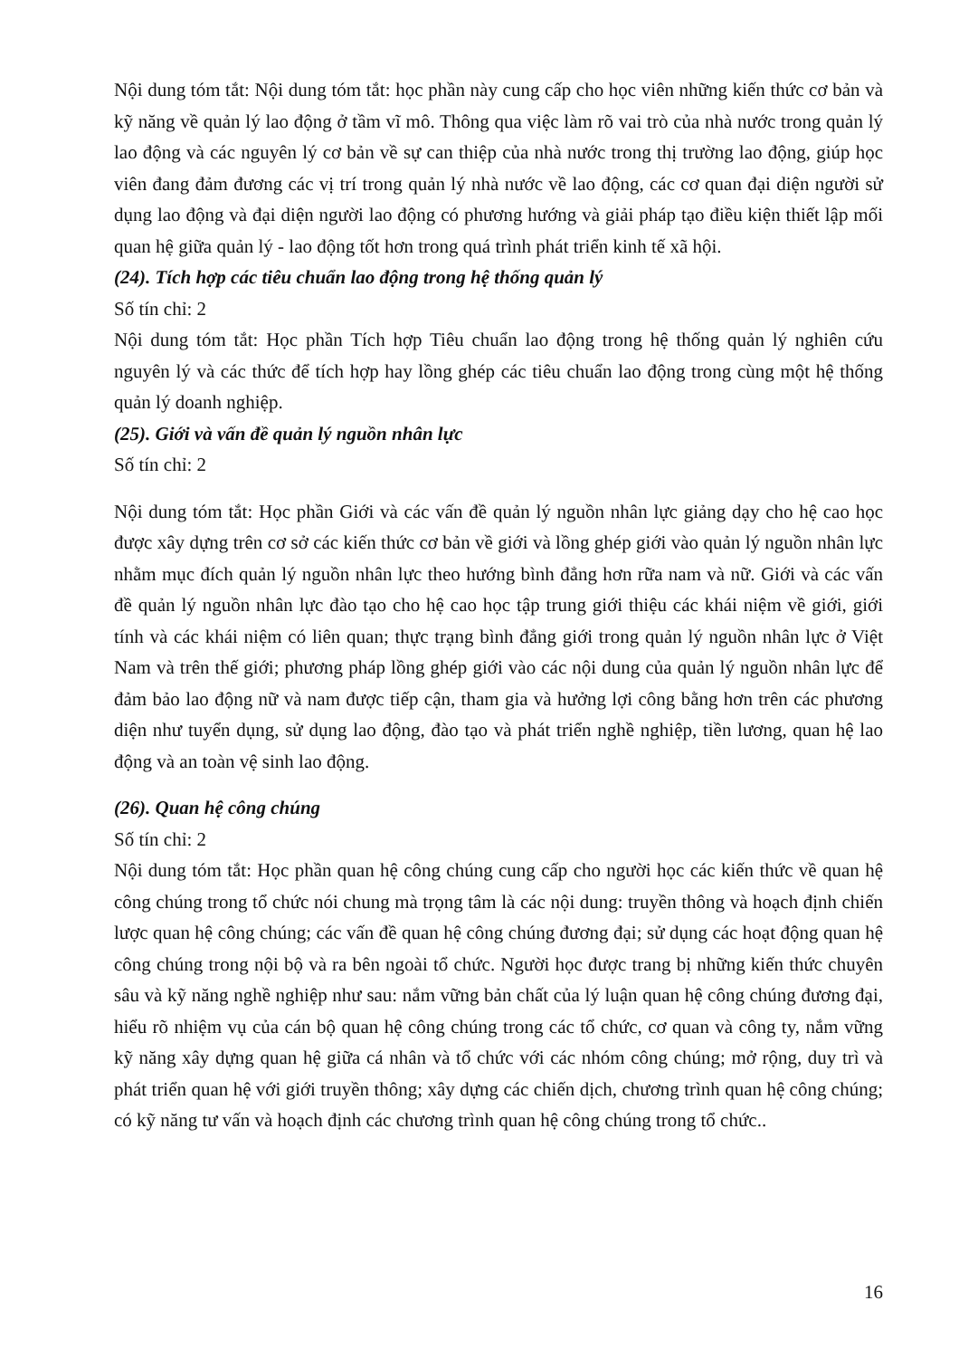Nội dung tóm tắt: Nội dung tóm tắt: học phần này cung cấp cho học viên những kiến thức cơ bản và kỹ năng về quản lý lao động ở tầm vĩ mô. Thông qua việc làm rõ vai trò của nhà nước trong quản lý lao động và các nguyên lý cơ bản về sự can thiệp của nhà nước trong thị trường lao động, giúp học viên đang đảm đương các vị trí trong quản lý nhà nước về lao động, các cơ quan đại diện người sử dụng lao động và đại diện người lao động có phương hướng và giải pháp tạo điều kiện thiết lập mối quan hệ giữa quản lý - lao động tốt hơn trong quá trình phát triển kinh tế xã hội.
(24). Tích hợp các tiêu chuẩn lao động trong hệ thống quản lý
Số tín chỉ: 2
Nội dung tóm tắt: Học phần Tích hợp Tiêu chuẩn lao động trong hệ thống quản lý nghiên cứu nguyên lý và các thức để tích hợp hay lồng ghép các tiêu chuẩn lao động trong cùng một hệ thống quản lý doanh nghiệp.
(25). Giới và vấn đề quản lý nguồn nhân lực
Số tín chỉ: 2
Nội dung tóm tắt: Học phần Giới và các vấn đề quản lý nguồn nhân lực giảng dạy cho hệ cao học được xây dựng trên cơ sở các kiến thức cơ bản về giới và lồng ghép giới vào quản lý nguồn nhân lực nhằm mục đích quản lý nguồn nhân lực theo hướng bình đẳng hơn rữa nam và nữ. Giới và các vấn đề quản lý nguồn nhân lực đào tạo cho hệ cao học tập trung giới thiệu các khái niệm về giới, giới tính và các khái niệm có liên quan; thực trạng bình đẳng giới trong quản lý nguồn nhân lực ở Việt Nam và trên thế giới; phương pháp lồng ghép giới vào các nội dung của quản lý nguồn nhân lực để đảm bảo lao động nữ và nam được tiếp cận, tham gia và hưởng lợi công bằng hơn trên các phương diện như tuyển dụng, sử dụng lao động, đào tạo và phát triển nghề nghiệp, tiền lương, quan hệ lao động và an toàn vệ sinh lao động.
(26). Quan hệ công chúng
Số tín chỉ: 2
Nội dung tóm tắt: Học phần quan hệ công chúng cung cấp cho người học các kiến thức về quan hệ công chúng trong tổ chức nói chung mà trọng tâm là các nội dung: truyền thông và hoạch định chiến lược quan hệ công chúng; các vấn đề quan hệ công chúng đương đại; sử dụng các hoạt động quan hệ công chúng trong nội bộ và ra bên ngoài tổ chức. Người học được trang bị những kiến thức chuyên sâu và kỹ năng nghề nghiệp như sau: nắm vững bản chất của lý luận quan hệ công chúng đương đại, hiểu rõ nhiệm vụ của cán bộ quan hệ công chúng trong các tổ chức, cơ quan và công ty, nắm vững kỹ năng xây dựng quan hệ giữa cá nhân và tổ chức với các nhóm công chúng; mở rộng, duy trì và phát triển quan hệ với giới truyền thông; xây dựng các chiến dịch, chương trình quan hệ công chúng; có kỹ năng tư vấn và hoạch định các chương trình quan hệ công chúng trong tổ chức..
16